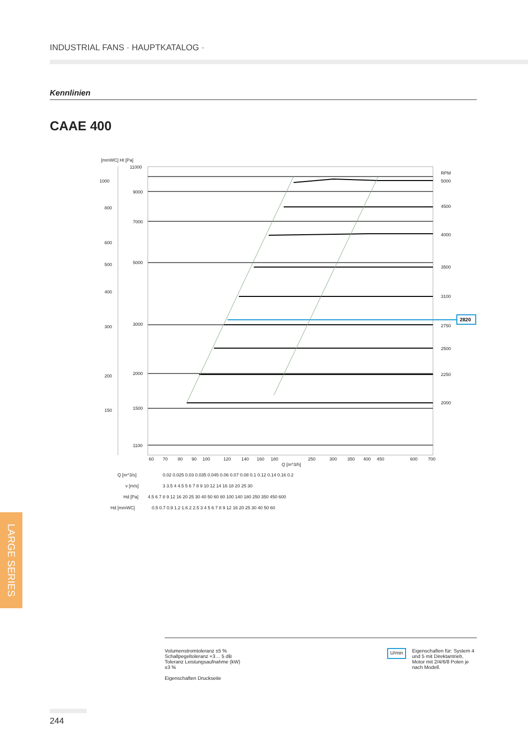INDUSTRIAL FANS · HAUPTKATALOG ·
Kennlinien
CAAE 400
[mmWC] Ht [Pa]
1000
800
600
500
400
300
200
150
11000
9000
7000
5000
3000
2000
1500
1100
RPM
5000
4500
4000
3500
3100
2750
2500
2250
2000
60
70
80
90
100
120
140
160
180
250
300
350
400
450
600
700
Q [m^3/h]
Q [m^3/s]
0.02 0.025 0.03 0.035 0.045 0.06 0.07 0.08 0.1 0.12 0.14 0.16 0.2
v [m/s]
3 3.5 4 4.5 5 6 7 8 9 10 12 14 16 18 20 25 30
Hd [Pa]
4.5 6 7 8 9 12 16 20 25 30 40 50 60 80 100 140 180 250 350 450 600
Hd [mmWC]
0.5 0.7 0.9 1.2 1.6 2 2.5 3 4 5 6 7 8 9 12 16 20 25 30 40 50 60
2820
LARGE SERIES
Volumenstromtoleranz ±5 %
Schallpegeltoleranz +3… 5 dB
Toleranz Leistungsaufnahme (kW)
±3 %
Eigenschaften Druckseite
U/min
Eigenschaften für: System 4 und 5 mit Direktantrieb, Motor mit 2/4/6/8 Polen je nach Modell.
244